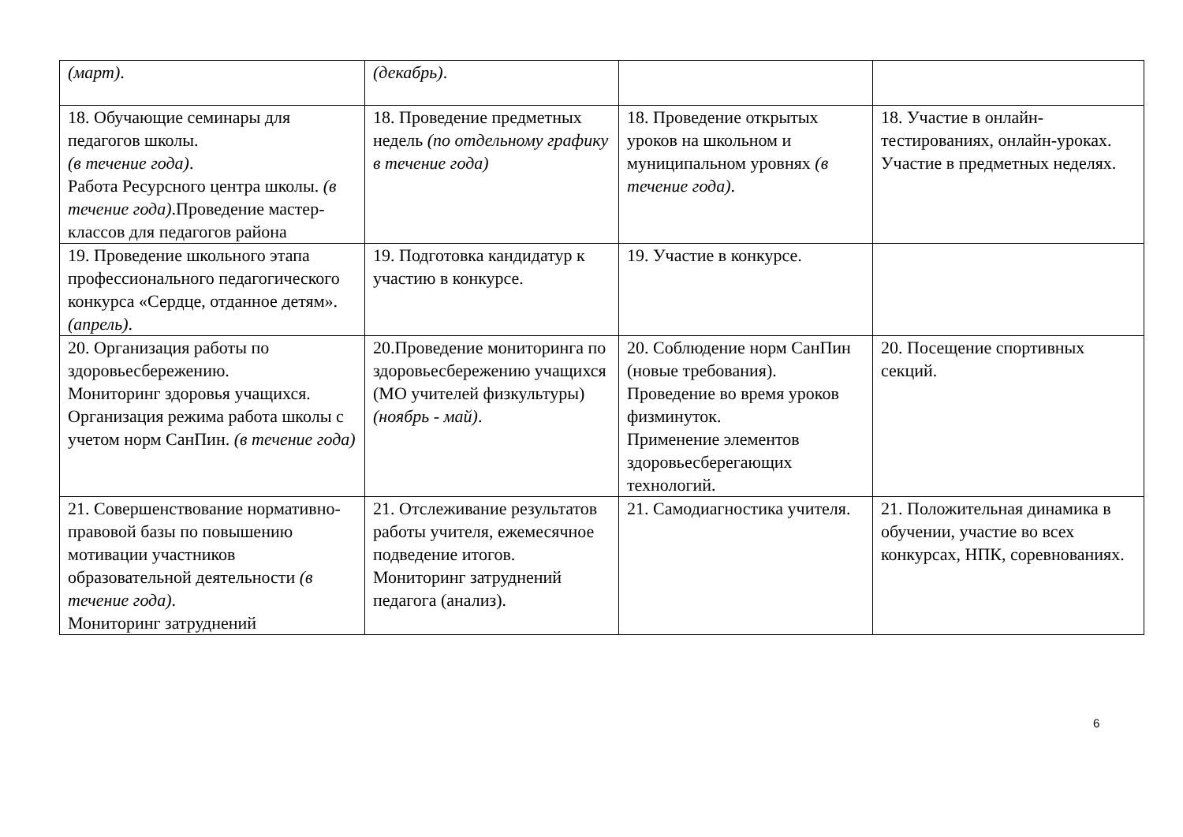| (март) . | (декабрь) . | | |
| 18. Обучающие семинары для педагогов школы. (в течение года) . Работа Ресурсного центра школы. (в течение года) .Проведение мастер-классов для педагогов района | 18. Проведение предметных недель (по отдельному графику в течение года) | 18. Проведение открытых уроков на школьном и муниципальном уровнях (в течение года) . | 18. Участие в онлайн-тестированиях, онлайн-уроках. Участие в предметных неделях. |
| 19. Проведение школьного этапа профессионального педагогического конкурса «Сердце, отданное детям». (апрель) . | 19. Подготовка кандидатур к участию в конкурсе. | 19. Участие в конкурсе. | |
| 20. Организация работы по здоровьесбережению. Мониторинг здоровья учащихся. Организация режима работа школы с учетом норм СанПин. (в течение года) | 20.Проведение мониторинга по здоровьесбережению учащихся (МО учителей физкультуры) (ноябрь - май) . | 20. Соблюдение норм СанПин (новые требования). Проведение во время уроков физминуток. Применение элементов здоровьесберегающих технологий. | 20. Посещение спортивных секций. |
| 21. Совершенствование нормативно-правовой базы по повышению мотивации участников образовательной деятельности (в течение года) . Мониторинг затруднений | 21. Отслеживание результатов работы учителя, ежемесячное подведение итогов. Мониторинг затруднений педагога (анализ). | 21. Самодиагностика учителя. | 21. Положительная динамика в обучении, участие во всех конкурсах, НПК, соревнованиях. |
6